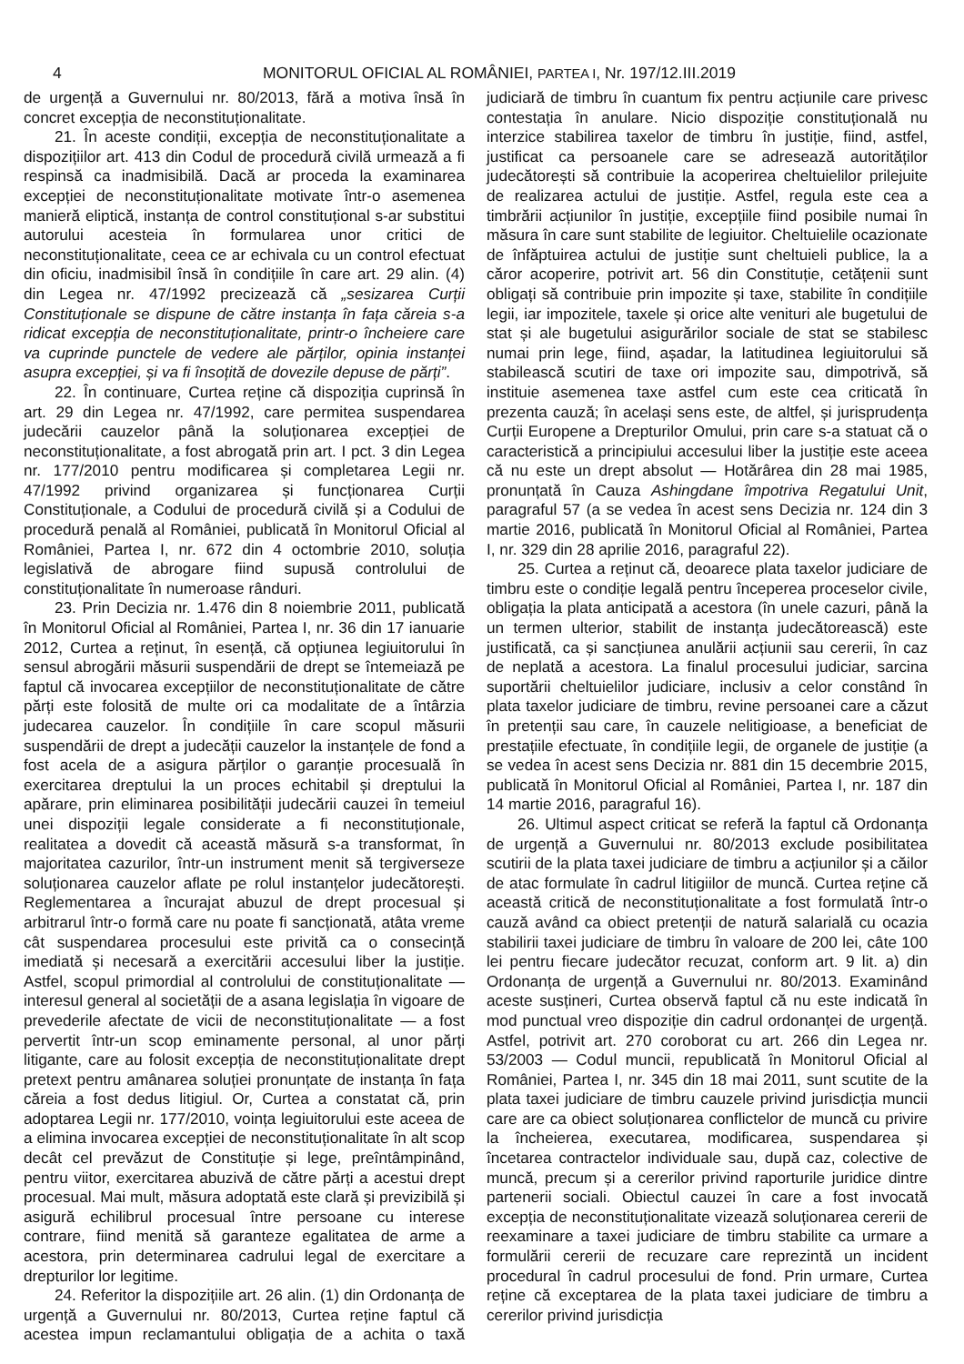4 MONITORUL OFICIAL AL ROMÂNIEI, PARTEA I, Nr. 197/12.III.2019
de urgență a Guvernului nr. 80/2013, fără a motiva însă în concret excepția de neconstituționalitate.
21. În aceste condiții, excepția de neconstituționalitate a dispozițiilor art. 413 din Codul de procedură civilă urmează a fi respinsă ca inadmisibilă. Dacă ar proceda la examinarea excepției de neconstituționalitate motivate într-o asemenea manieră eliptică, instanța de control constituțional s-ar substitui autorului acesteia în formularea unor critici de neconstituționalitate, ceea ce ar echivala cu un control efectuat din oficiu, inadmisibil însă în condițiile în care art. 29 alin. (4) din Legea nr. 47/1992 precizează că „sesizarea Curții Constituționale se dispune de către instanța în fața căreia s-a ridicat excepția de neconstituționalitate, printr-o încheiere care va cuprinde punctele de vedere ale părților, opinia instanței asupra excepției, și va fi însoțită de dovezile depuse de părți”.
22. În continuare, Curtea reține că dispoziția cuprinsă în art. 29 din Legea nr. 47/1992, care permitea suspendarea judecării cauzelor până la soluționarea excepției de neconstituționalitate, a fost abrogată prin art. I pct. 3 din Legea nr. 177/2010 pentru modificarea și completarea Legii nr. 47/1992 privind organizarea și funcționarea Curții Constituționale, a Codului de procedură civilă și a Codului de procedură penală al României, publicată în Monitorul Oficial al României, Partea I, nr. 672 din 4 octombrie 2010, soluția legislativă de abrogare fiind supusă controlului de constituționalitate în numeroase rânduri.
23. Prin Decizia nr. 1.476 din 8 noiembrie 2011, publicată în Monitorul Oficial al României, Partea I, nr. 36 din 17 ianuarie 2012, Curtea a reținut, în esență, că opțiunea legiuitorului în sensul abrogării măsurii suspendării de drept se întemeiază pe faptul că invocarea excepțiilor de neconstituționalitate de către părți este folosită de multe ori ca modalitate de a întârzia judecarea cauzelor. În condițiile în care scopul măsurii suspendării de drept a judecății cauzelor la instanțele de fond a fost acela de a asigura părților o garanție procesuală în exercitarea dreptului la un proces echitabil și dreptului la apărare, prin eliminarea posibilității judecării cauzei în temeiul unei dispoziții legale considerate a fi neconstituționale, realitatea a dovedit că această măsură s-a transformat, în majoritatea cazurilor, într-un instrument menit să tergiverseze soluționarea cauzelor aflate pe rolul instanțelor judecătorești. Reglementarea a încurajat abuzul de drept procesual și arbitrarul într-o formă care nu poate fi sancționată, atâta vreme cât suspendarea procesului este privită ca o consecință imediată și necesară a exercitării accesului liber la justiție. Astfel, scopul primordial al controlului de constituționalitate — interesul general al societății de a asana legislația în vigoare de prevederile afectate de vicii de neconstituționalitate — a fost pervertit într-un scop eminamente personal, al unor părți litigante, care au folosit excepția de neconstituționalitate drept pretext pentru amânarea soluției pronunțate de instanța în fața căreia a fost dedus litigiul. Or, Curtea a constatat că, prin adoptarea Legii nr. 177/2010, voința legiuitorului este aceea de a elimina invocarea excepției de neconstituționalitate în alt scop decât cel prevăzut de Constituție și lege, preîntâmpinând, pentru viitor, exercitarea abuzivă de către părți a acestui drept procesual. Mai mult, măsura adoptată este clară și previzibilă și asigură echilibrul procesual între persoane cu interese contrare, fiind menită să garanteze egalitatea de arme a acestora, prin determinarea cadrului legal de exercitare a drepturilor lor legitime.
24. Referitor la dispozițiile art. 26 alin. (1) din Ordonanța de urgență a Guvernului nr. 80/2013, Curtea reține faptul că acestea impun reclamantului obligația de a achita o taxă judiciară de timbru în cuantum fix pentru acțiunile care privesc contestația în anulare. Nicio dispoziție constituțională nu interzice stabilirea taxelor de timbru în justiție, fiind, astfel, justificat ca persoanele care se adresează autorităților judecătorești să contribuie la acoperirea cheltuielilor prilejuite de realizarea actului de justiție. Astfel, regula este cea a timbrării acțiunilor în justiție, excepțiile fiind posibile numai în măsura în care sunt stabilite de legiuitor. Cheltuielile ocazionate de înfăptuirea actului de justiție sunt cheltuieli publice, la a căror acoperire, potrivit art. 56 din Constituție, cetățenii sunt obligați să contribuie prin impozite și taxe, stabilite în condițiile legii, iar impozitele, taxele și orice alte venituri ale bugetului de stat și ale bugetului asigurărilor sociale de stat se stabilesc numai prin lege, fiind, așadar, la latitudinea legiuitorului să stabilească scutiri de taxe ori impozite sau, dimpotrivă, să instituie asemenea taxe astfel cum este cea criticată în prezenta cauză; în același sens este, de altfel, și jurisprudența Curții Europene a Drepturilor Omului, prin care s-a statuat că o caracteristică a principiului accesului liber la justiție este aceea că nu este un drept absolut — Hotărârea din 28 mai 1985, pronunțată în Cauza Ashingdane împotriva Regatului Unit, paragraful 57 (a se vedea în acest sens Decizia nr. 124 din 3 martie 2016, publicată în Monitorul Oficial al României, Partea I, nr. 329 din 28 aprilie 2016, paragraful 22).
25. Curtea a reținut că, deoarece plata taxelor judiciare de timbru este o condiție legală pentru începerea proceselor civile, obligația la plata anticipată a acestora (în unele cazuri, până la un termen ulterior, stabilit de instanța judecătorească) este justificată, ca și sancțiunea anulării acțiunii sau cererii, în caz de neplată a acestora. La finalul procesului judiciar, sarcina suportării cheltuielilor judiciare, inclusiv a celor constând în plata taxelor judiciare de timbru, revine persoanei care a căzut în pretenții sau care, în cauzele nelitigioase, a beneficiat de prestațiile efectuate, în condițiile legii, de organele de justiție (a se vedea în acest sens Decizia nr. 881 din 15 decembrie 2015, publicată în Monitorul Oficial al României, Partea I, nr. 187 din 14 martie 2016, paragraful 16).
26. Ultimul aspect criticat se referă la faptul că Ordonanța de urgență a Guvernului nr. 80/2013 exclude posibilitatea scutirii de la plata taxei judiciare de timbru a acțiunilor și a căilor de atac formulate în cadrul litigiilor de muncă. Curtea reține că această critică de neconstituționalitate a fost formulată într-o cauză având ca obiect pretenții de natură salarială cu ocazia stabilirii taxei judiciare de timbru în valoare de 200 lei, câte 100 lei pentru fiecare judecător recuzat, conform art. 9 lit. a) din Ordonanța de urgență a Guvernului nr. 80/2013. Examinând aceste susțineri, Curtea observă faptul că nu este indicată în mod punctual vreo dispoziție din cadrul ordonanței de urgență. Astfel, potrivit art. 270 coroborat cu art. 266 din Legea nr. 53/2003 — Codul muncii, republicată în Monitorul Oficial al României, Partea I, nr. 345 din 18 mai 2011, sunt scutite de la plata taxei judiciare de timbru cauzele privind jurisdicția muncii care are ca obiect soluționarea conflictelor de muncă cu privire la încheierea, executarea, modificarea, suspendarea și încetarea contractelor individuale sau, după caz, colective de muncă, precum și a cererilor privind raporturile juridice dintre partenerii sociali. Obiectul cauzei în care a fost invocată excepția de neconstituționalitate vizează soluționarea cererii de reexaminare a taxei judiciare de timbru stabilite ca urmare a formulării cererii de recuzare care reprezintă un incident procedural în cadrul procesului de fond. Prin urmare, Curtea reține că exceptarea de la plata taxei judiciare de timbru a cererilor privind jurisdicția